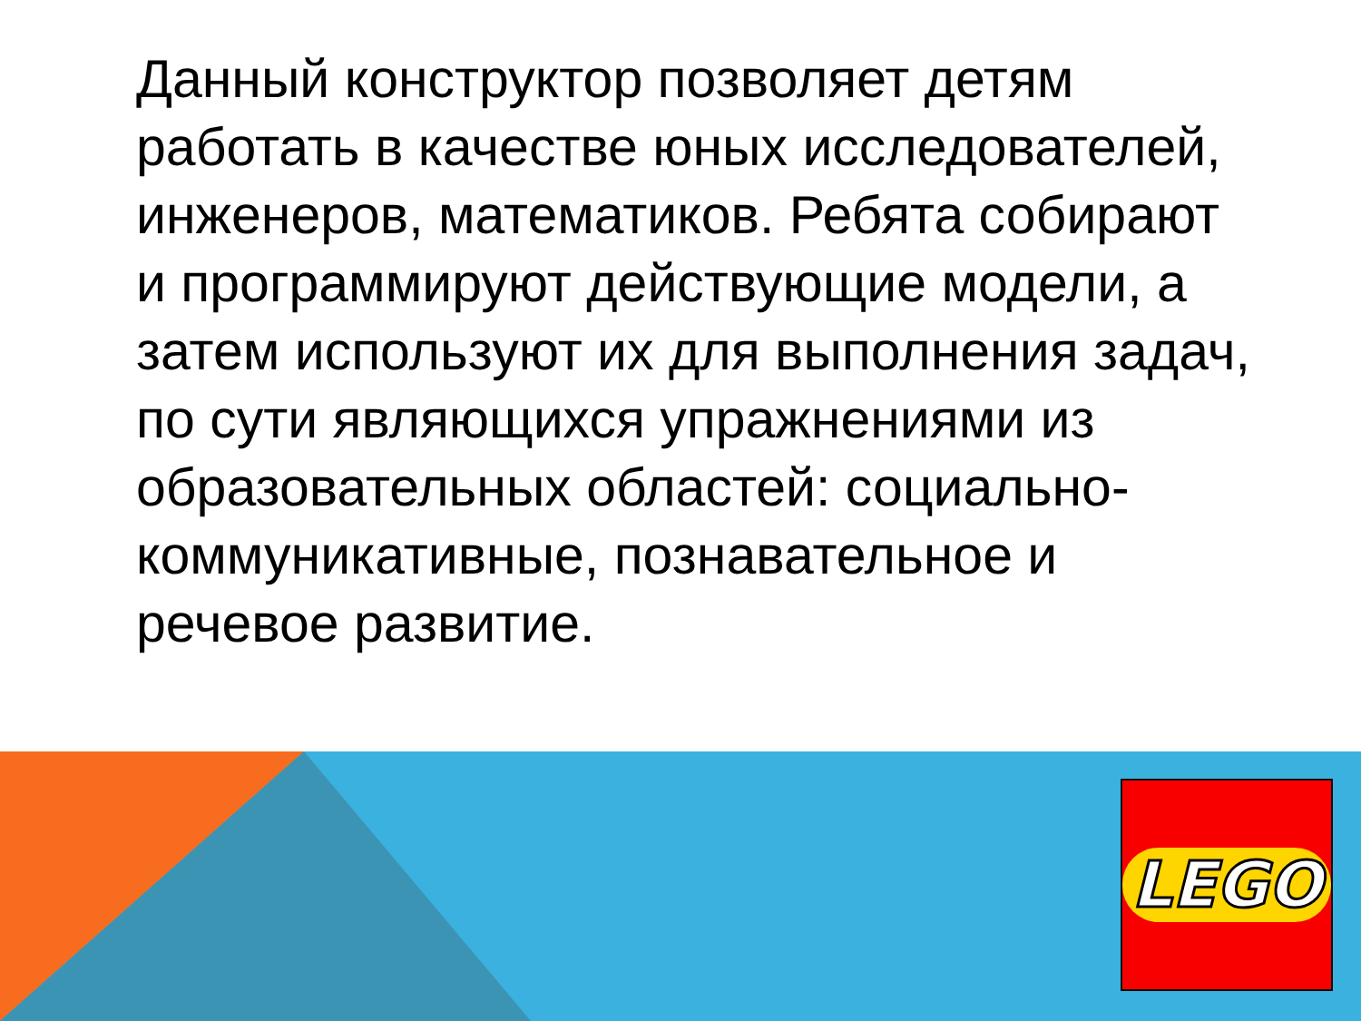Данный конструктор позволяет детям работать в качестве юных исследователей, инженеров, математиков. Ребята собирают и программируют действующие модели, а затем используют их для выполнения задач, по сути являющихся упражнениями из образовательных областей: социально-коммуникативные, познавательное и речевое развитие.
LEGO